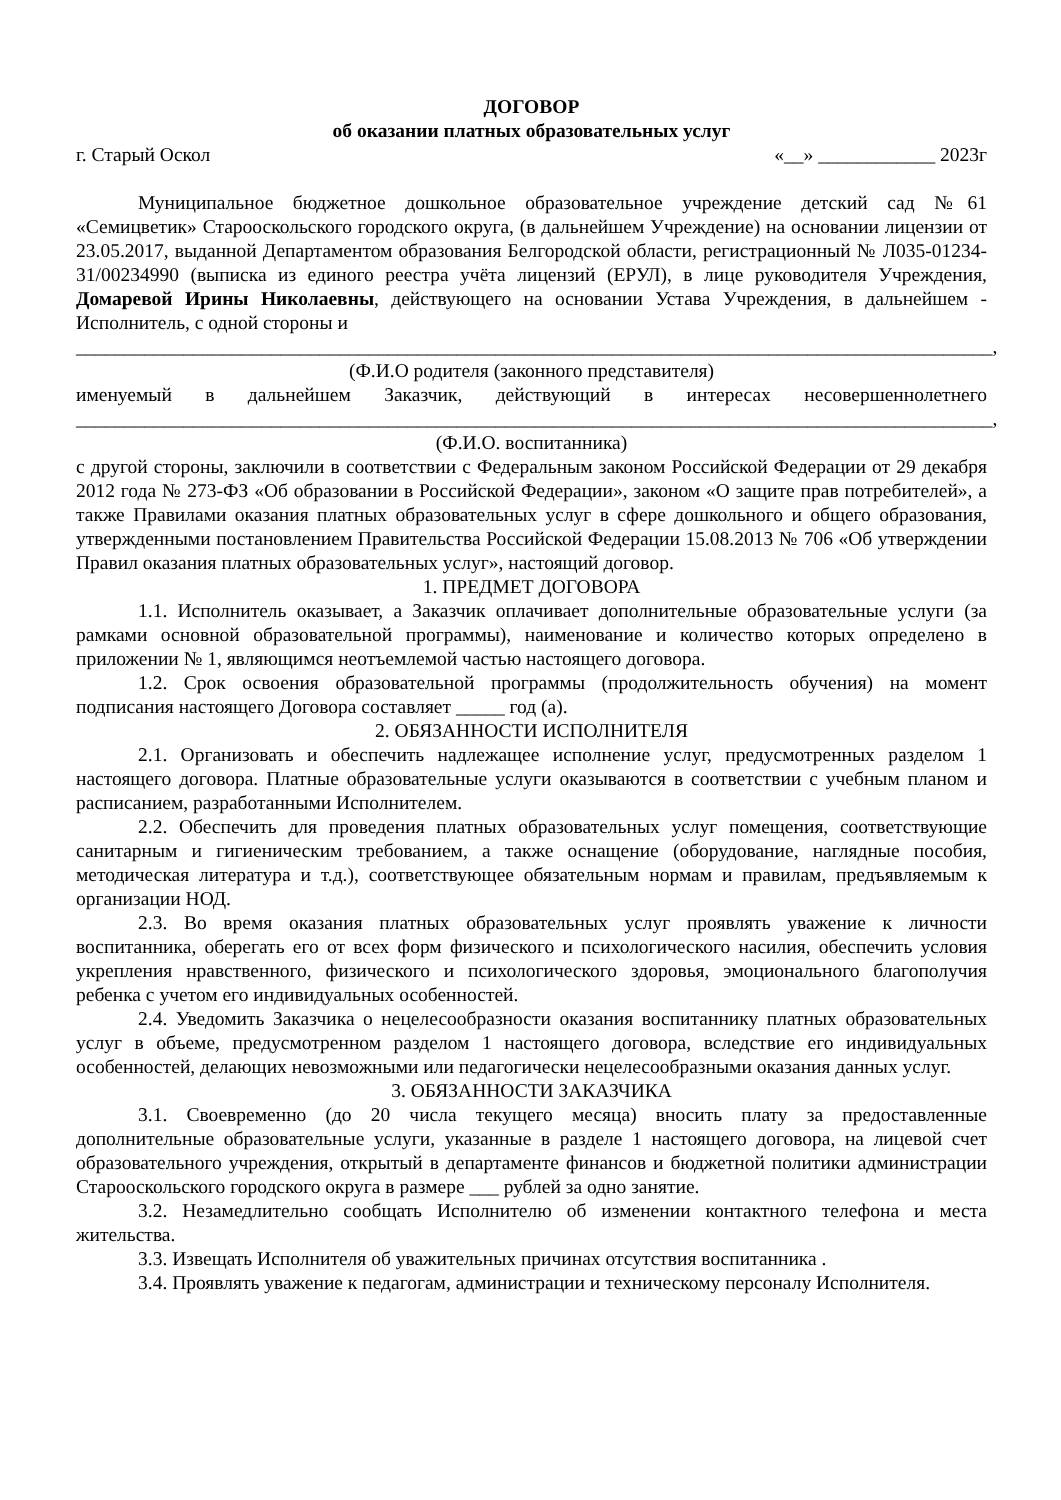ДОГОВОР
об оказании платных образовательных услуг
г. Старый Оскол «__» ____________ 2023г
Муниципальное бюджетное дошкольное образовательное учреждение детский сад №61 «Семицветик» Старооскольского городского округа, (в дальнейшем Учреждение) на основании лицензии от 23.05.2017, выданной Департаментом образования Белгородской области, регистрационный № Л035-01234-31/00234990 (выписка из единого реестра учёта лицензий (ЕРУЛ), в лице руководителя Учреждения, Домаревой Ирины Николаевны, действующего на основании Устава Учреждения, в дальнейшем - Исполнитель, с одной стороны и
______________________________________________________________________________________________,
(Ф.И.О родителя (законного представителя)
именуемый в дальнейшем Заказчик, действующий в интересах несовершеннолетнего ______________________________________________________________________________________________,
(Ф.И.О. воспитанника)
с другой стороны, заключили в соответствии с Федеральным законом Российской Федерации от 29 декабря 2012 года № 273-ФЗ «Об образовании в Российской Федерации», законом «О защите прав потребителей», а также Правилами оказания платных образовательных услуг в сфере дошкольного и общего образования, утвержденными постановлением Правительства Российской Федерации 15.08.2013 № 706 «Об утверждении Правил оказания платных образовательных услуг», настоящий договор.
1. ПРЕДМЕТ ДОГОВОРА
1.1. Исполнитель оказывает, а Заказчик оплачивает дополнительные образовательные услуги (за рамками основной образовательной программы), наименование и количество которых определено в приложении № 1, являющимся неотъемлемой частью настоящего договора.
1.2. Срок освоения образовательной программы (продолжительность обучения) на момент подписания настоящего Договора составляет _____ год (а).
2. ОБЯЗАННОСТИ ИСПОЛНИТЕЛЯ
2.1. Организовать и обеспечить надлежащее исполнение услуг, предусмотренных разделом 1 настоящего договора. Платные образовательные услуги оказываются в соответствии с учебным планом и расписанием, разработанными Исполнителем.
2.2. Обеспечить для проведения платных образовательных услуг помещения, соответствующие санитарным и гигиеническим требованием, а также оснащение (оборудование, наглядные пособия, методическая литература и т.д.), соответствующее обязательным нормам и правилам, предъявляемым к организации НОД.
2.3. Во время оказания платных образовательных услуг проявлять уважение к личности воспитанника, оберегать его от всех форм физического и психологического насилия, обеспечить условия укрепления нравственного, физического и психологического здоровья, эмоционального благополучия ребенка с учетом его индивидуальных особенностей.
2.4. Уведомить Заказчика о нецелесообразности оказания воспитаннику платных образовательных услуг в объеме, предусмотренном разделом 1 настоящего договора, вследствие его индивидуальных особенностей, делающих невозможными или педагогически нецелесообразными оказания данных услуг.
3. ОБЯЗАННОСТИ ЗАКАЗЧИКА
3.1. Своевременно (до 20 числа текущего месяца) вносить плату за предоставленные дополнительные образовательные услуги, указанные в разделе 1 настоящего договора, на лицевой счет образовательного учреждения, открытый в департаменте финансов и бюджетной политики администрации Старооскольского городского округа в размере ___ рублей за одно занятие.
3.2. Незамедлительно сообщать Исполнителю об изменении контактного телефона и места жительства.
3.3. Извещать Исполнителя об уважительных причинах отсутствия воспитанника .
3.4. Проявлять уважение к педагогам, администрации и техническому персоналу Исполнителя.